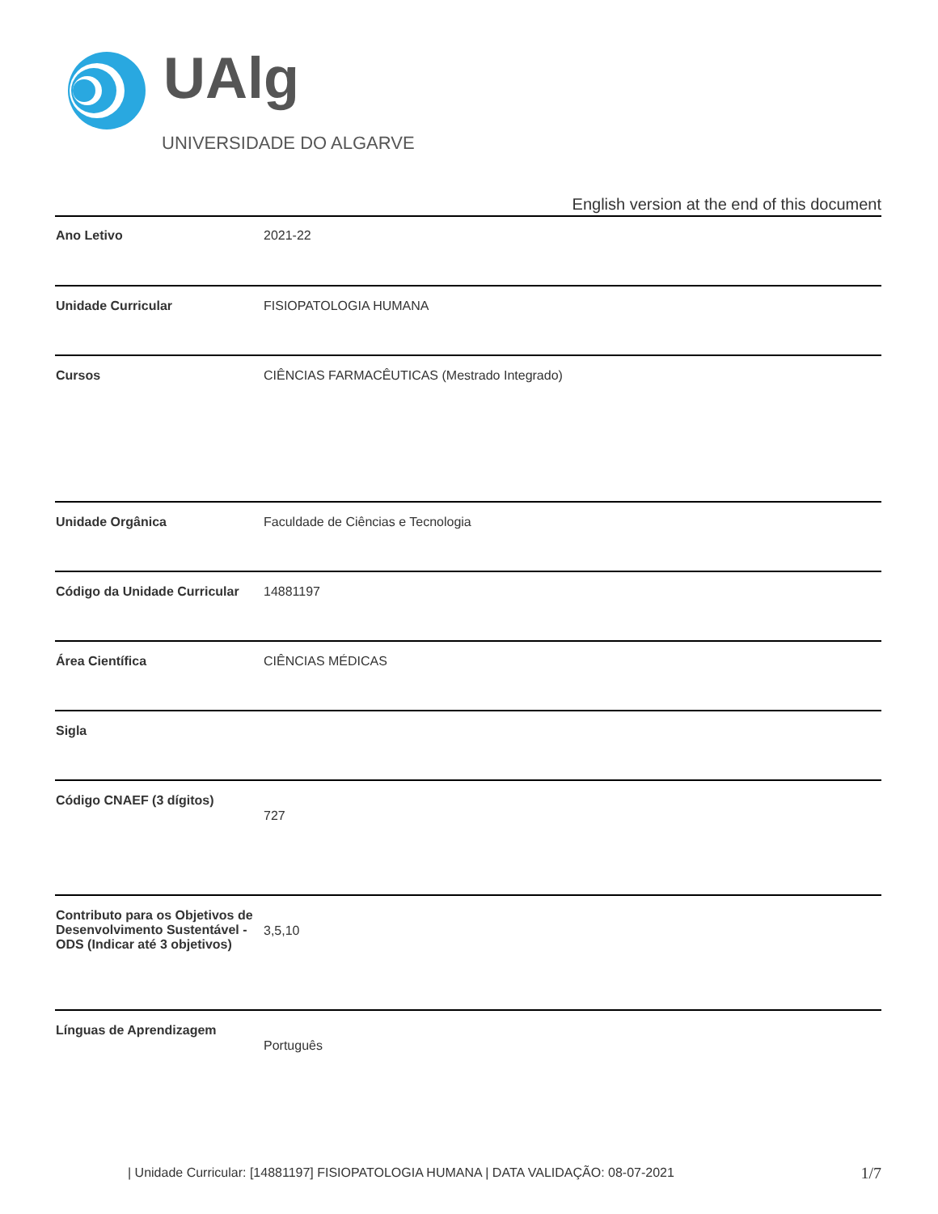UAlg
UNIVERSIDADE DO ALGARVE
English version at the end of this document
| Ano Letivo | 2021-22 |
| Unidade Curricular | FISIOPATOLOGIA HUMANA |
| Cursos | CIÊNCIAS FARMACÊUTICAS (Mestrado Integrado) |
| Unidade Orgânica | Faculdade de Ciências e Tecnologia |
| Código da Unidade Curricular | 14881197 |
| Área Científica | CIÊNCIAS MÉDICAS |
| Sigla | |
| Código CNAEF (3 dígitos) | 727 |
| Contributo para os Objetivos de Desenvolvimento Sustentável - ODS (Indicar até 3 objetivos) | 3,5,10 |
| Línguas de Aprendizagem | Português |
| Unidade Curricular: [14881197] FISIOPATOLOGIA HUMANA | DATA VALIDAÇÃO: 08-07-2021
1/7